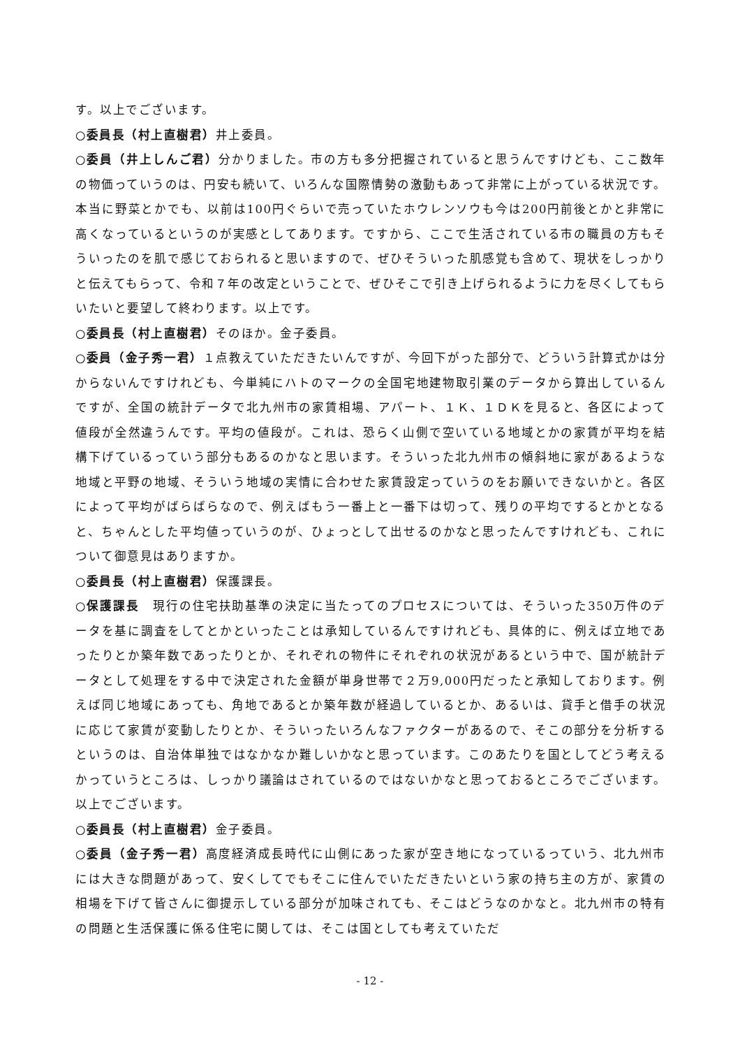す。以上でございます。
○委員長（村上直樹君）井上委員。
○委員（井上しんご君）分かりました。市の方も多分把握されていると思うんですけども、ここ数年の物価っていうのは、円安も続いて、いろんな国際情勢の激動もあって非常に上がっている状況です。本当に野菜とかでも、以前は100円ぐらいで売っていたホウレンソウも今は200円前後とかと非常に高くなっているというのが実感としてあります。ですから、ここで生活されている市の職員の方もそういったのを肌で感じておられると思いますので、ぜひそういった肌感覚も含めて、現状をしっかりと伝えてもらって、令和７年の改定ということで、ぜひそこで引き上げられるように力を尽くしてもらいたいと要望して終わります。以上です。
○委員長（村上直樹君）そのほか。金子委員。
○委員（金子秀一君）１点教えていただきたいんですが、今回下がった部分で、どういう計算式かは分からないんですけれども、今単純にハトのマークの全国宅地建物取引業のデータから算出しているんですが、全国の統計データで北九州市の家賃相場、アパート、１Ｋ、１ＤＫを見ると、各区によって値段が全然違うんです。平均の値段が。これは、恐らく山側で空いている地域とかの家賃が平均を結構下げているっていう部分もあるのかなと思います。そういった北九州市の傾斜地に家があるような地域と平野の地域、そういう地域の実情に合わせた家賃設定っていうのをお願いできないかと。各区によって平均がばらばらなので、例えばもう一番上と一番下は切って、残りの平均でするとかとなると、ちゃんとした平均値っていうのが、ひょっとして出せるのかなと思ったんですけれども、これについて御意見はありますか。
○委員長（村上直樹君）保護課長。
○保護課長　現行の住宅扶助基準の決定に当たってのプロセスについては、そういった350万件のデータを基に調査をしてとかといったことは承知しているんですけれども、具体的に、例えば立地であったりとか築年数であったりとか、それぞれの物件にそれぞれの状況があるという中で、国が統計データとして処理をする中で決定された金額が単身世帯で２万9,000円だったと承知しております。例えば同じ地域にあっても、角地であるとか築年数が経過しているとか、あるいは、貸手と借手の状況に応じて家賃が変動したりとか、そういったいろんなファクターがあるので、そこの部分を分析するというのは、自治体単独ではなかなか難しいかなと思っています。このあたりを国としてどう考えるかっていうところは、しっかり議論はされているのではないかなと思っておるところでございます。以上でございます。
○委員長（村上直樹君）金子委員。
○委員（金子秀一君）高度経済成長時代に山側にあった家が空き地になっているっていう、北九州市には大きな問題があって、安くしてでもそこに住んでいただきたいという家の持ち主の方が、家賃の相場を下げて皆さんに御提示している部分が加味されても、そこはどうなのかなと。北九州市の特有の問題と生活保護に係る住宅に関しては、そこは国としても考えていただ
- 12 -